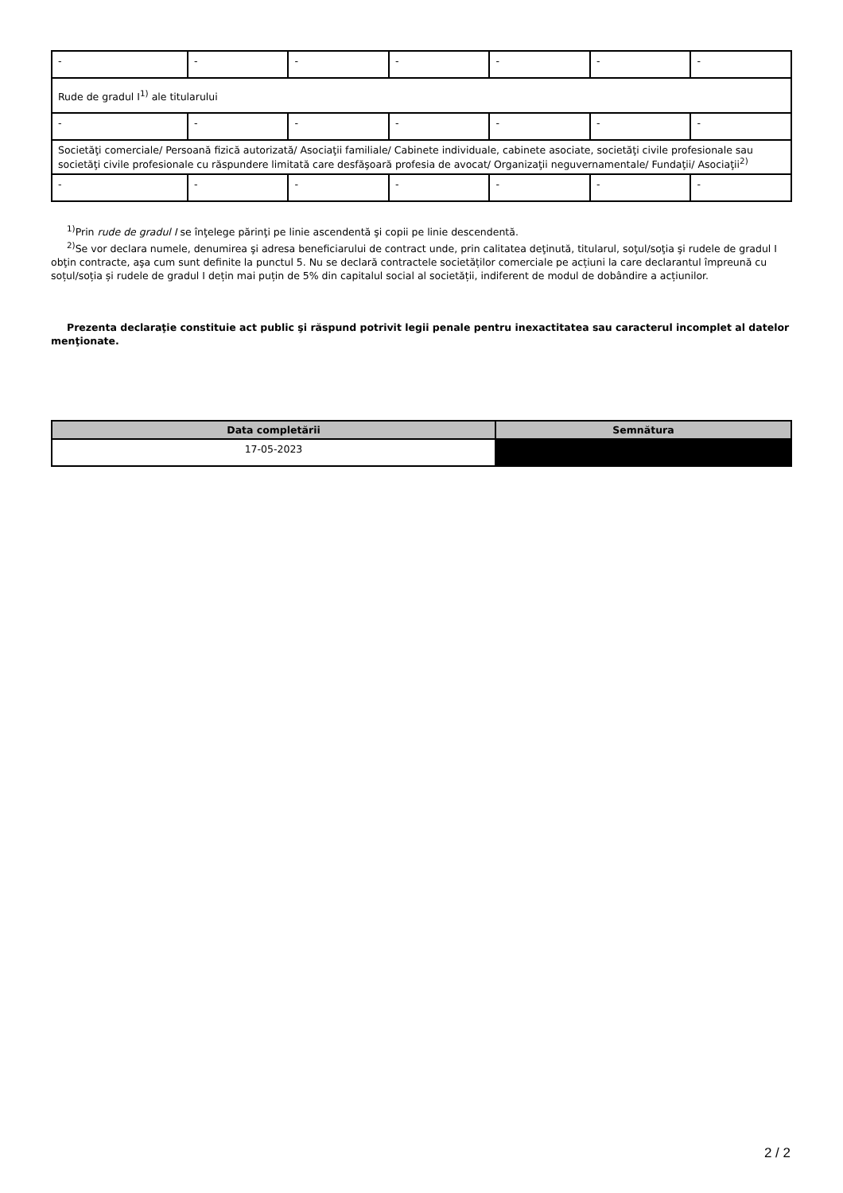| - | - | - | - | - | - | - |
| Rude de gradul I<sup>1)</sup> ale titularului | | | | | | |
| - | - | - | - | - | - | - |
| Societăţi comerciale/ Persoană fizică autorizată/ Asociaţii familiale/ Cabinete individuale, cabinete asociate, societăţi civile profesionale sau societăţi civile profesionale cu răspundere limitată care desfăşoară profesia de avocat/ Organizaţii neguvernamentale/ Fundaţii/ Asociaţii<sup>2)</sup> | | | | | | |
| - | - | - | - | - | - | - |
<sup>1)</sup> Prin rude de gradul I se înţelege părinţi pe linie ascendentă şi copii pe linie descendentă.
<sup>2)</sup> Se vor declara numele, denumirea şi adresa beneficiarului de contract unde, prin calitatea deţinută, titularul, soţul/soţia şi rudele de gradul I obţin contracte, aşa cum sunt definite la punctul 5. Nu se declară contractele societăților comerciale pe acțiuni la care declarantul împreună cu soțul/soția și rudele de gradul I dețin mai puțin de 5% din capitalul social al societății, indiferent de modul de dobândire a acțiunilor.
Prezenta declaraţie constituie act public şi răspund potrivit legii penale pentru inexactitatea sau caracterul incomplet al datelor menţionate.
| Data completării | Semnătura |
| --- | --- |
| 17-05-2023 | |
2 / 2